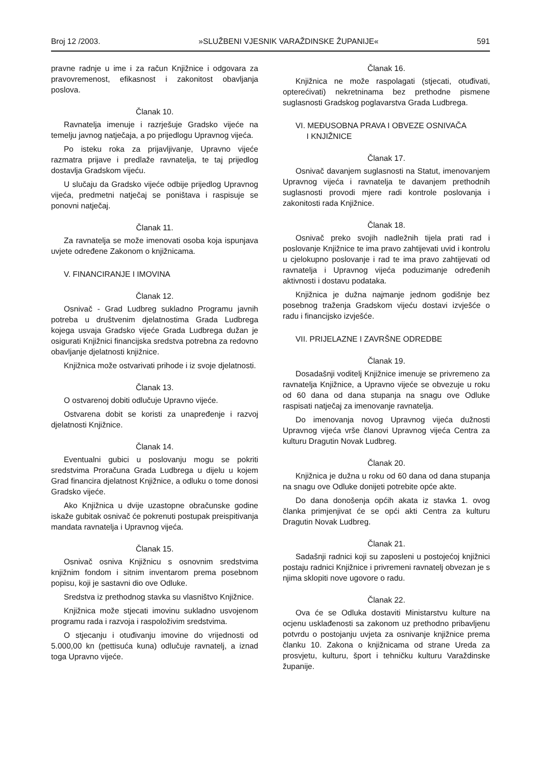Broj 12 /2003. »SLUŽBENI VJESNIK VARAŽDINSKE ŽUPANIJE« 591
pravne radnje u ime i za račun Knjižnice i odgovara za pravovremenost, efikasnost i zakonitost obavljanja poslova.
Članak 10.
Ravnatelja imenuje i razrješuje Gradsko vijeće na temelju javnog natječaja, a po prijedlogu Upravnog vijeća.
Po isteku roka za prijavljivanje, Upravno vijeće razmatra prijave i predlaže ravnatelja, te taj prijedlog dostavlja Gradskom vijeću.
U slučaju da Gradsko vijeće odbije prijedlog Upravnog vijeća, predmetni natječaj se poništava i raspisuje se ponovni natječaj.
Članak 11.
Za ravnatelja se može imenovati osoba koja ispunjava uvjete određene Zakonom o knjižnicama.
V. FINANCIRANJE I IMOVINA
Članak 12.
Osnivač - Grad Ludbreg sukladno Programu javnih potreba u društvenim djelatnostima Grada Ludbrega kojega usvaja Gradsko vijeće Grada Ludbrega dužan je osigurati Knjižnici financijska sredstva potrebna za redovno obavljanje djelatnosti knjižnice.
Knjižnica može ostvarivati prihode i iz svoje djelatnosti.
Članak 13.
O ostvarenoj dobiti odlučuje Upravno vijeće.
Ostvarena dobit se koristi za unapređenje i razvoj djelatnosti Knjižnice.
Članak 14.
Eventualni gubici u poslovanju mogu se pokriti sredstvima Proračuna Grada Ludbrega u dijelu u kojem Grad financira djelatnost Knjižnice, a odluku o tome donosi Gradsko vijeće.
Ako Knjižnica u dvije uzastopne obračunske godine iskaže gubitak osnivač će pokrenuti postupak preispitivanja mandata ravnatelja i Upravnog vijeća.
Članak 15.
Osnivač osniva Knjižnicu s osnovnim sredstvima knjižnim fondom i sitnim inventarom prema posebnom popisu, koji je sastavni dio ove Odluke.
Sredstva iz prethodnog stavka su vlasništvo Knjižnice.
Knjižnica može stjecati imovinu sukladno usvojenom programu rada i razvoja i raspoloživim sredstvima.
O stjecanju i otuđivanju imovine do vrijednosti od 5.000,00 kn (pettisuća kuna) odlučuje ravnatelj, a iznad toga Upravno vijeće.
Članak 16.
Knjižnica ne može raspolagati (stjecati, otuđivati, opterećivati) nekretninama bez prethodne pismene suglasnosti Gradskog poglavarstva Grada Ludbrega.
VI. MEĐUSOBNA PRAVA I OBVEZE OSNIVAČA
I KNJIŽNICE
Članak 17.
Osnivač davanjem suglasnosti na Statut, imenovanjem Upravnog vijeća i ravnatelja te davanjem prethodnih suglasnosti provodi mjere radi kontrole poslovanja i zakonitosti rada Knjižnice.
Članak 18.
Osnivač preko svojih nadležnih tijela prati rad i poslovanje Knjižnice te ima pravo zahtijevati uvid i kontrolu u cjelokupno poslovanje i rad te ima pravo zahtijevati od ravnatelja i Upravnog vijeća poduzimanje određenih aktivnosti i dostavu podataka.
Knjižnica je dužna najmanje jednom godišnje bez posebnog traženja Gradskom vijeću dostavi izvješće o radu i financijsko izvješće.
VII. PRIJELAZNE I ZAVRŠNE ODREDBE
Članak 19.
Dosadašnji voditelj Knjižnice imenuje se privremeno za ravnatelja Knjižnice, a Upravno vijeće se obvezuje u roku od 60 dana od dana stupanja na snagu ove Odluke raspisati natječaj za imenovanje ravnatelja.
Do imenovanja novog Upravnog vijeća dužnosti Upravnog vijeća vrše članovi Upravnog vijeća Centra za kulturu Dragutin Novak Ludbreg.
Članak 20.
Knjižnica je dužna u roku od 60 dana od dana stupanja na snagu ove Odluke donijeti potrebite opće akte.
Do dana donošenja općih akata iz stavka 1. ovog članka primjenjivat će se opći akti Centra za kulturu Dragutin Novak Ludbreg.
Članak 21.
Sadašnji radnici koji su zaposleni u postojećoj knjižnici postaju radnici Knjižnice i privremeni ravnatelj obvezan je s njima sklopiti nove ugovore o radu.
Članak 22.
Ova će se Odluka dostaviti Ministarstvu kulture na ocjenu usklađenosti sa zakonom uz prethodno pribavljenu potvrdu o postojanju uvjeta za osnivanje knjižnice prema članku 10. Zakona o knjižnicama od strane Ureda za prosvjetu, kulturu, šport i tehničku kulturu Varaždinske županije.